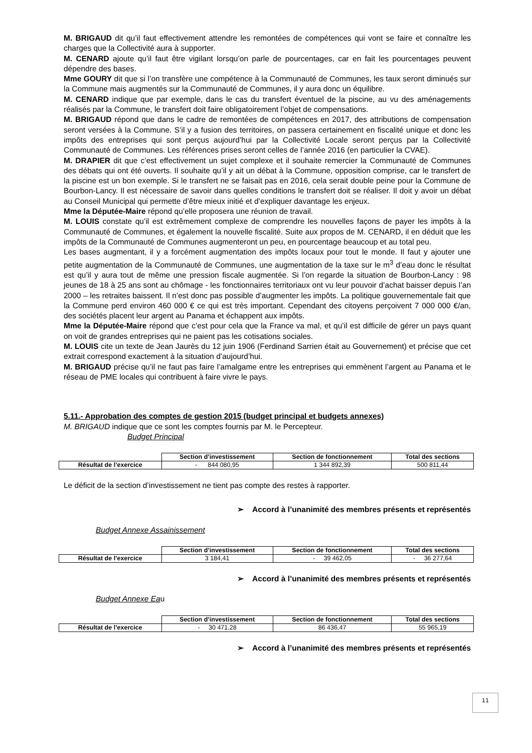M. BRIGAUD dit qu’il faut effectivement attendre les remontées de compétences qui vont se faire et connaître les charges que la Collectivité aura à supporter.
M. CENARD ajoute qu’il faut être vigilant lorsqu’on parle de pourcentages, car en fait les pourcentages peuvent dépendre des bases.
Mme GOURY dit que si l’on transfère une compétence à la Communauté de Communes, les taux seront diminués sur la Commune mais augmentés sur la Communauté de Communes, il y aura donc un équilibre.
M. CENARD indique que par exemple, dans le cas du transfert éventuel de la piscine, au vu des aménagements réalisés par la Commune, le transfert doit faire obligatoirement l’objet de compensations.
M. BRIGAUD répond que dans le cadre de remontées de compétences en 2017, des attributions de compensation seront versées à la Commune. S’il y a fusion des territoires, on passera certainement en fiscalité unique et donc les impôts des entreprises qui sont perçus aujourd’hui par la Collectivité Locale seront perçus par la Collectivité Communauté de Communes. Les références prises seront celles de l’année 2016 (en particulier la CVAE).
M. DRAPIER dit que c’est effectivement un sujet complexe et il souhaite remercier la Communauté de Communes des débats qui ont été ouverts. Il souhaite qu’il y ait un débat à la Commune, opposition comprise, car le transfert de la piscine est un bon exemple. Si le transfert ne se faisait pas en 2016, cela serait double peine pour la Commune de Bourbon-Lancy. Il est nécessaire de savoir dans quelles conditions le transfert doit se réaliser. Il doit y avoir un débat au Conseil Municipal qui permette d’être mieux initié et d’expliquer davantage les enjeux.
Mme la Députée-Maire répond qu’elle proposera une réunion de travail.
M. LOUIS constate qu’il est extrêmement complexe de comprendre les nouvelles façons de payer les impôts à la Communauté de Communes, et également la nouvelle fiscalité. Suite aux propos de M. CENARD, il en déduit que les impôts de la Communauté de Communes augmenteront un peu, en pourcentage beaucoup et au total peu.
Les bases augmentant, il y a forcément augmentation des impôts locaux pour tout le monde. Il faut y ajouter une petite augmentation de la Communauté de Communes, une augmentation de la taxe sur le m<sup>3</sup> d’eau donc le résultat est qu’il y aura tout de même une pression fiscale augmentée. Si l’on regarde la situation de Bourbon-Lancy : 98 jeunes de 18 à 25 ans sont au chômage - les fonctionnaires territoriaux ont vu leur pouvoir d’achat baisser depuis l’an 2000 – les retraites baissent. Il n’est donc pas possible d’augmenter les impôts. La politique gouvernementale fait que la Commune perd environ 460 000 € ce qui est très important. Cependant des citoyens perçoivent 7 000 000 €/an, des sociétés placent leur argent au Panama et échappent aux impôts.
Mme la Députée-Maire répond que c’est pour cela que la France va mal, et qu’il est difficile de gérer un pays quant on voit de grandes entreprises qui ne paient pas les cotisations sociales.
M. LOUIS cite un texte de Jean Jaurès du 12 juin 1906 (Ferdinand Sarrien était au Gouvernement) et précise que cet extrait correspond exactement à la situation d’aujourd’hui.
M. BRIGAUD précise qu’il ne faut pas faire l’amalgame entre les entreprises qui emmènent l’argent au Panama et le réseau de PME locales qui contribuent à faire vivre le pays.
5.11.- Approbation des comptes de gestion 2015 (budget principal et budgets annexes)
M. BRIGAUD indique que ce sont les comptes fournis par M. le Percepteur.
Budget Principal
| | Section d’investissement | Section de fonctionnement | Total des sections |
| Résultat de l’exercice | - 844 080,95 | 1 344 892,39 | 500 811,44 |
Le déficit de la section d’investissement ne tient pas compte des restes à rapporter.
➢ Accord à l’unanimité des membres présents et représentés
Budget Annexe Assainissement
| | Section d’investissement | Section de fonctionnement | Total des sections |
| Résultat de l’exercice | 3 184,41 | - 39 462,05 | - 36 277,64 |
➢ Accord à l’unanimité des membres présents et représentés
Budget Annexe Eau
| | Section d’investissement | Section de fonctionnement | Total des sections |
| Résultat de l’exercice | - 30 471,28 | 86 436,47 | 55 965,19 |
➢ Accord à l’unanimité des membres présents et représentés
11